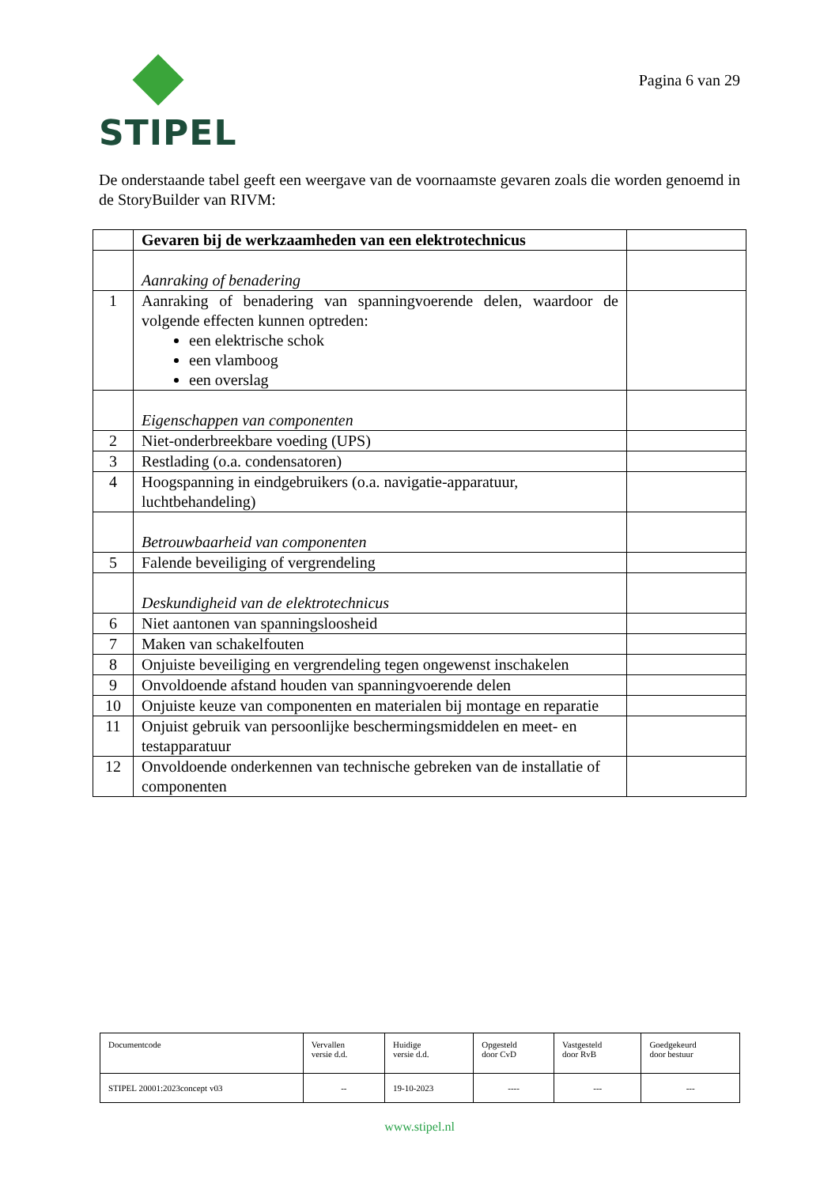STIPEL
Pagina 6 van 29
De onderstaande tabel geeft een weergave van de voornaamste gevaren zoals die worden genoemd in de StoryBuilder van RIVM:
| | Gevaren bij de werkzaamheden van een elektrotechnicus | |
| | Aanraking of benadering | |
| 1 | Aanraking of benadering van spanningvoerende delen, waardoor de volgende effecten kunnen optreden: een elektrische schok een vlamboog een overslag | |
| | Eigenschappen van componenten | |
| 2 | Niet-onderbreekbare voeding (UPS) | |
| 3 | Restlading (o.a. condensatoren) | |
| 4 | Hoogspanning in eindgebruikers (o.a. navigatie-apparatuur, luchtbehandeling) | |
| | Betrouwbaarheid van componenten | |
| 5 | Falende beveiliging of vergrendeling | |
| | Deskundigheid van de elektrotechnicus | |
| 6 | Niet aantonen van spanningsloosheid | |
| 7 | Maken van schakelfouten | |
| 8 | Onjuiste beveiliging en vergrendeling tegen ongewenst inschakelen | |
| 9 | Onvoldoende afstand houden van spanningvoerende delen | |
| 10 | Onjuiste keuze van componenten en materialen bij montage en reparatie | |
| 11 | Onjuist gebruik van persoonlijke beschermingsmiddelen en meet- en testapparatuur | |
| 12 | Onvoldoende onderkennen van technische gebreken van de installatie of componenten | |
| Documentcode | Vervallen versie d.d. | Huidige versie d.d. | Opgesteld door CvD | Vastgesteld door RvB | Goedgekeurd door bestuur |
| STIPEL 20001:2023concept v03 | -- | 19-10-2023 | ---- | --- | --- |
www.stipel.nl